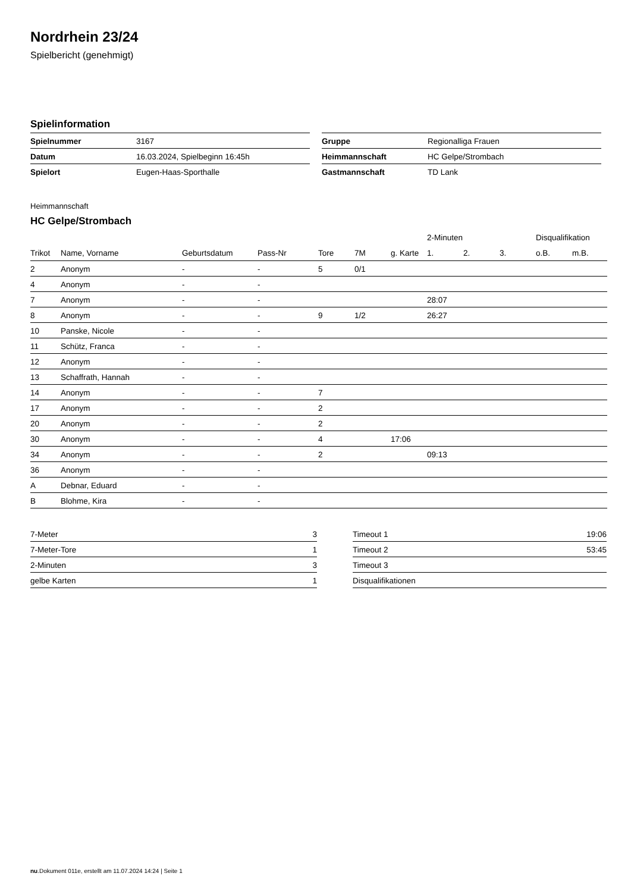Nordrhein 23/24
Spielbericht (genehmigt)
Spielinformation
| Spielnummer | 3167 |
| Datum | 16.03.2024, Spielbeginn 16:45h |
| Spielort | Eugen-Haas-Sporthalle |
| Gruppe | Regionalliga Frauen |
| Heimmannschaft | HC Gelpe/Strombach |
| Gastmannschaft | TD Lank |
Heimmannschaft
HC Gelpe/Strombach
| | | | | | | | 2-Minuten | | | Disqualifikation | |
| --- | --- | --- | --- | --- | --- | --- | --- | --- | --- | --- | --- |
| Trikot | Name, Vorname | Geburtsdatum | Pass-Nr | Tore | 7M | g. Karte | 1. | 2. | 3. | o.B. | m.B. |
| 2 | Anonym | - | - | 5 | 0/1 | | | | | | |
| 4 | Anonym | - | - | | | | | | | | |
| 7 | Anonym | - | - | | | | 28:07 | | | | |
| 8 | Anonym | - | - | 9 | 1/2 | | 26:27 | | | | |
| 10 | Panske, Nicole | - | - | | | | | | | | |
| 11 | Schütz, Franca | - | - | | | | | | | | |
| 12 | Anonym | - | - | | | | | | | | |
| 13 | Schaffrath, Hannah | - | - | | | | | | | | |
| 14 | Anonym | - | - | 7 | | | | | | | |
| 17 | Anonym | - | - | 2 | | | | | | | |
| 20 | Anonym | - | - | 2 | | | | | | | |
| 30 | Anonym | - | - | 4 | | 17:06 | | | | | |
| 34 | Anonym | - | - | 2 | | | 09:13 | | | | |
| 36 | Anonym | - | - | | | | | | | | |
| A | Debnar, Eduard | - | - | | | | | | | | |
| B | Blohme, Kira | - | - | | | | | | | | |
| 7-Meter | 3 |
| 7-Meter-Tore | 1 |
| 2-Minuten | 3 |
| gelbe Karten | 1 |
| Timeout 1 | 19:06 |
| Timeout 2 | 53:45 |
| Timeout 3 | |
| Disqualifikationen | |
nu.Dokument 011e, erstellt am 11.07.2024 14:24 | Seite 1